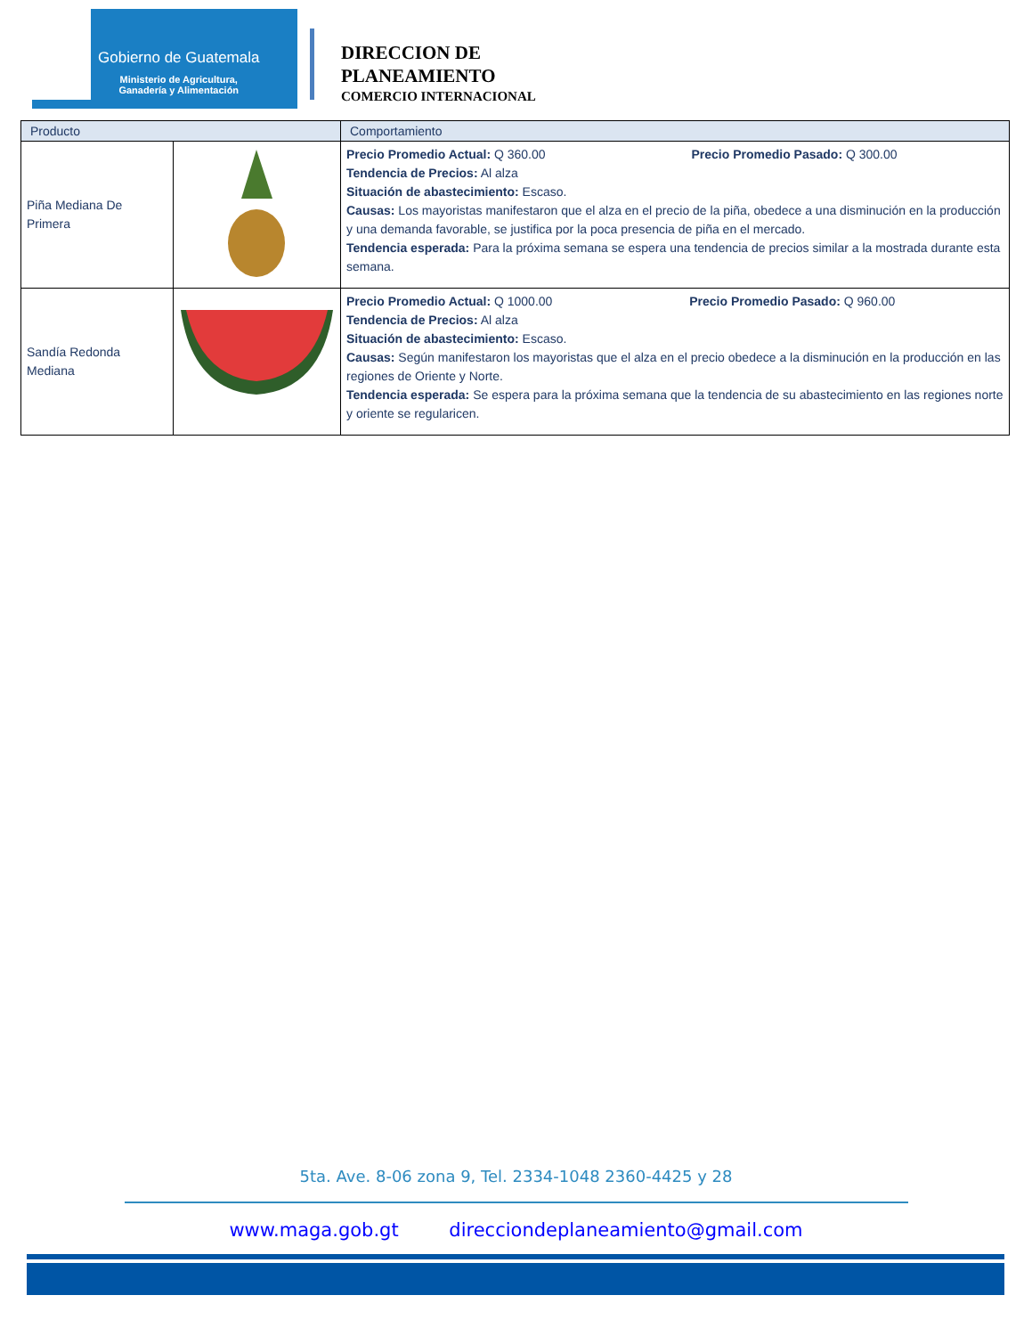Gobierno de Guatemala
Ministerio de Agricultura,
Ganadería y Alimentación
DIRECCION DE
PLANEAMIENTO
COMERCIO INTERNACIONAL
| Producto | | Comportamiento |
| --- | --- | --- |
| Piña Mediana De Primera | | Precio Promedio Actual: Q 360.00 Precio Promedio Pasado: Q 300.00 Tendencia de Precios: Al alza Situación de abastecimiento: Escaso. Causas: Los mayoristas manifestaron que el alza en el precio de la piña, obedece a una disminución en la producción y una demanda favorable, se justifica por la poca presencia de piña en el mercado. Tendencia esperada: Para la próxima semana se espera una tendencia de precios similar a la mostrada durante esta semana. |
| Sandía Redonda Mediana | | Precio Promedio Actual: Q 1000.00 Precio Promedio Pasado: Q 960.00 Tendencia de Precios: Al alza Situación de abastecimiento: Escaso. Causas: Según manifestaron los mayoristas que el alza en el precio obedece a la disminución en la producción en las regiones de Oriente y Norte. Tendencia esperada: Se espera para la próxima semana que la tendencia de su abastecimiento en las regiones norte y oriente se regularicen. |
5ta. Ave. 8-06 zona 9, Tel. 2334-1048 2360-4425 y 28
www.maga.gob.gt direcciondeplaneamiento@gmail.com